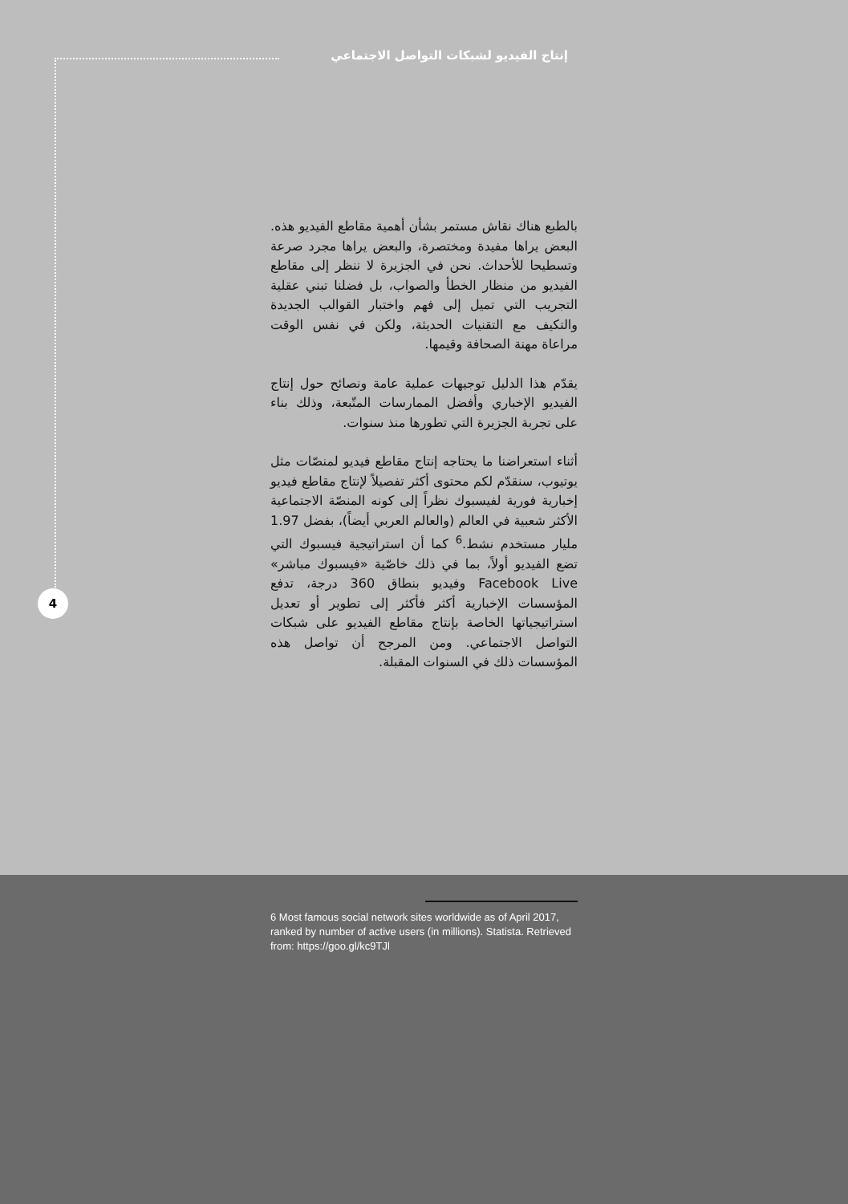إنتاج الفيديو لشبكات التواصل الاجتماعي
بالطبع هناك نقاش مستمر بشأن أهمية مقاطع الفيديو هذه. البعض يراها مفيدة ومختصرة، والبعض يراها مجرد صرعة وتسطيحا للأحداث. نحن في الجزيرة لا ننظر إلى مقاطع الفيديو من منظار الخطأ والصواب، بل فضلنا تبني عقلية التجريب التي تميل إلى فهم واختبار القوالب الجديدة والتكيف مع التقنيات الحديثة، ولكن في نفس الوقت مراعاة مهنة الصحافة وقيمها.
يقدّم هذا الدليل توجيهات عملية عامة ونصائح حول إنتاج الفيديو الإخباري وأفضل الممارسات المتّبعة، وذلك بناء على تجربة الجزيرة التي تطورها منذ سنوات.
أثناء استعراضنا ما يحتاجه إنتاج مقاطع فيديو لمنصّات مثل يوتيوب، سنقدّم لكم محتوى أكثر تفصيلاً لإنتاج مقاطع فيديو إخبارية فورية لفيسبوك نظراً إلى كونه المنصّة الاجتماعية الأكثر شعبية في العالم (والعالم العربي أيضاً)، بفضل 1.97 مليار مستخدم نشط.<sup>6</sup> كما أن استراتيجية فيسبوك التي تضع الفيديو أولاً، بما في ذلك خاصّية «فيسبوك مباشر» Facebook Live وفيديو بنطاق 360 درجة، تدفع المؤسسات الإخبارية أكثر فأكثر إلى تطوير أو تعديل استراتيجياتها الخاصة بإنتاج مقاطع الفيديو على شبكات التواصل الاجتماعي. ومن المرجح أن تواصل هذه المؤسسات ذلك في السنوات المقبلة.
4
6 Most famous social network sites worldwide as of April 2017, ranked by number of active users (in millions). Statista. Retrieved from: https://goo.gl/kc9TJl